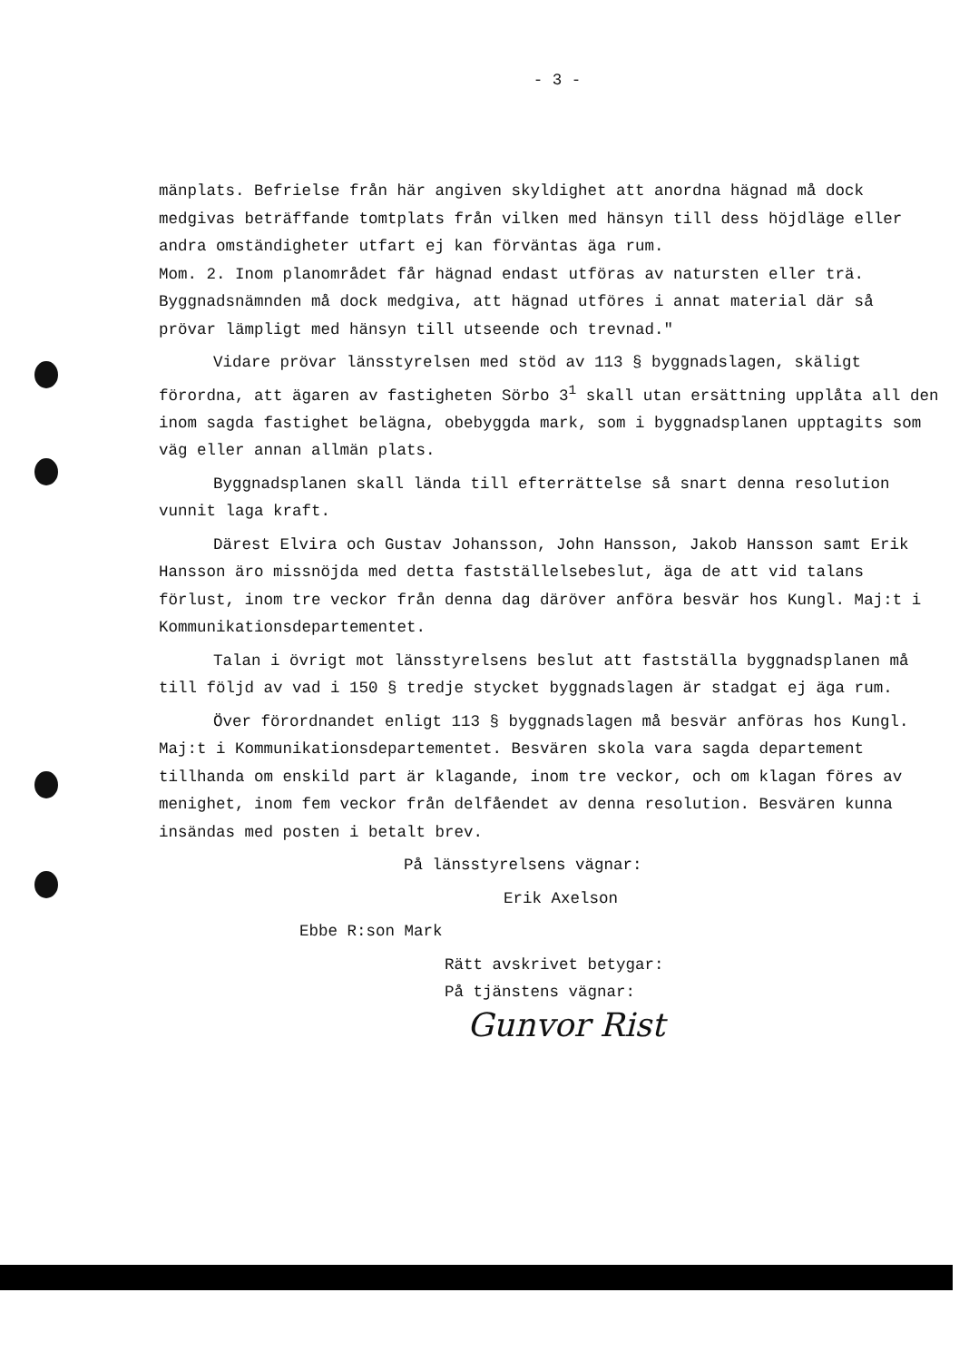- 3 -
mänplats. Befrielse från här angiven skyldighet att anordna hägnad må dock medgivas beträffande tomtplats från vilken med hänsyn till dess höjdläge eller andra omständigheter utfart ej kan förväntas äga rum.
Mom. 2. Inom planområdet får hägnad endast utföras av natursten eller trä. Byggnadsnämnden må dock medgiva, att hägnad utföres i annat material där så prövar lämpligt med hänsyn till utseende och trevnad."
Vidare prövar länsstyrelsen med stöd av 113 § byggnadslagen, skäligt förordna, att ägaren av fastigheten Sörbo 3<sup>1</sup> skall utan ersättning upplåta all den inom sagda fastighet belägna, obebyggda mark, som i byggnadsplanen upptagits som väg eller annan allmän plats.
Byggnadsplanen skall lända till efterrättelse så snart denna resolution vunnit laga kraft.
Därest Elvira och Gustav Johansson, John Hansson, Jakob Hansson samt Erik Hansson äro missnöjda med detta fastställelsebeslut, äga de att vid talans förlust, inom tre veckor från denna dag däröver anföra besvär hos Kungl. Maj:t i Kommunikationsdepartementet.
Talan i övrigt mot länsstyrelsens beslut att fastställa byggnadsplanen må till följd av vad i 150 § tredje stycket byggnadslagen är stadgat ej äga rum.
Över förordnandet enligt 113 § byggnadslagen må besvär anföras hos Kungl. Maj:t i Kommunikationsdepartementet. Besvären skola vara sagda departement tillhanda om enskild part är klagande, inom tre veckor, och om klagan föres av menighet, inom fem veckor från delfåendet av denna resolution. Besvären kunna insändas med posten i betalt brev.
På länsstyrelsens vägnar:
Erik Axelson
Ebbe R:son Mark
Rätt avskrivet betygar:
På tjänstens vägnar:
Gunvor Rist